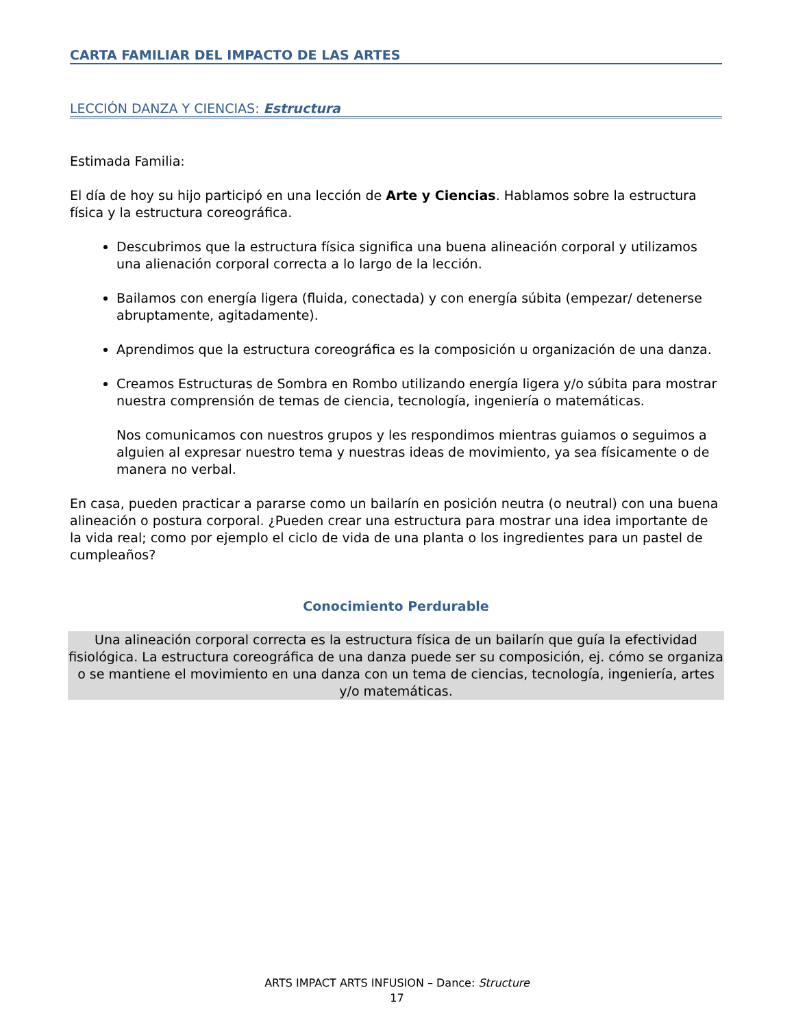CARTA FAMILIAR DEL IMPACTO DE LAS ARTES
LECCIÓN DANZA Y CIENCIAS: Estructura
Estimada Familia:
El día de hoy su hijo participó en una lección de Arte y Ciencias. Hablamos sobre la estructura física y la estructura coreográfica.
Descubrimos que la estructura física significa una buena alineación corporal y utilizamos una alienación corporal correcta a lo largo de la lección.
Bailamos con energía ligera (fluida, conectada) y con energía súbita (empezar/ detenerse abruptamente, agitadamente).
Aprendimos que la estructura coreográfica es la composición u organización de una danza.
Creamos Estructuras de Sombra en Rombo utilizando energía ligera y/o súbita para mostrar nuestra comprensión de temas de ciencia, tecnología, ingeniería o matemáticas.
Nos comunicamos con nuestros grupos y les respondimos mientras guiamos o seguimos a alguien al expresar nuestro tema y nuestras ideas de movimiento, ya sea físicamente o de manera no verbal.
En casa, pueden practicar a pararse como un bailarín en posición neutra (o neutral) con una buena alineación o postura corporal. ¿Pueden crear una estructura para mostrar una idea importante de la vida real; como por ejemplo el ciclo de vida de una planta o los ingredientes para un pastel de cumpleaños?
Conocimiento Perdurable
Una alineación corporal correcta es la estructura física de un bailarín que guía la efectividad fisiológica. La estructura coreográfica de una danza puede ser su composición, ej. cómo se organiza o se mantiene el movimiento en una danza con un tema de ciencias, tecnología, ingeniería, artes y/o matemáticas.
ARTS IMPACT ARTS INFUSION – Dance: Structure
17